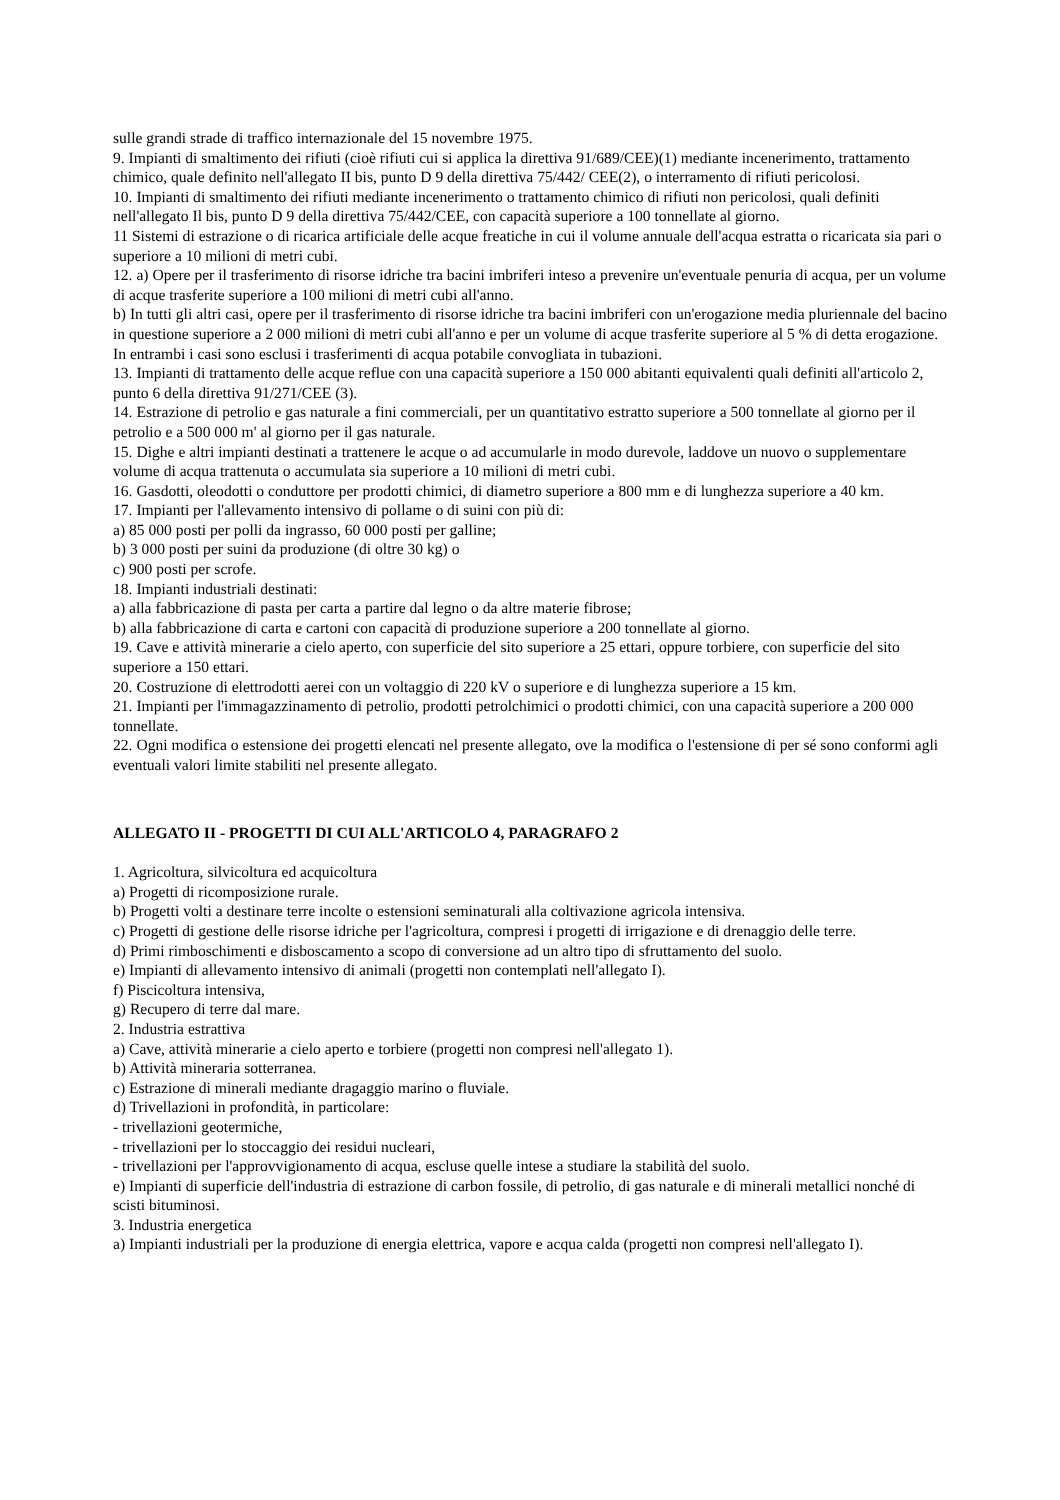sulle grandi strade di traffico internazionale del 15 novembre 1975.
9. Impianti di smaltimento dei rifiuti (cioè rifiuti cui si applica la direttiva 91/689/CEE)(1) mediante incenerimento, trattamento chimico, quale definito nell'allegato II bis, punto D 9 della direttiva 75/442/ CEE(2), o interramento di rifiuti pericolosi.
10. Impianti di smaltimento dei rifiuti mediante incenerimento o trattamento chimico di rifiuti non pericolosi, quali definiti nell'allegato Il bis, punto D 9 della direttiva 75/442/CEE, con capacità superiore a 100 tonnellate al giorno.
11 Sistemi di estrazione o di ricarica artificiale delle acque freatiche in cui il volume annuale dell'acqua estratta o ricaricata sia pari o superiore a 10 milioni di metri cubi.
12. a) Opere per il trasferimento di risorse idriche tra bacini imbriferi inteso a prevenire un'eventuale penuria di acqua, per un volume di acque trasferite superiore a 100 milioni di metri cubi all'anno.
b) In tutti gli altri casi, opere per il trasferimento di risorse idriche tra bacini imbriferi con un'erogazione media pluriennale del bacino in questione superiore a 2 000 milioni di metri cubi all'anno e per un volume di acque trasferite superiore al 5 % di detta erogazione.
In entrambi i casi sono esclusi i trasferimenti di acqua potabile convogliata in tubazioni.
13. Impianti di trattamento delle acque reflue con una capacità superiore a 150 000 abitanti equivalenti quali definiti all'articolo 2, punto 6 della direttiva 91/271/CEE (3).
14. Estrazione di petrolio e gas naturale a fini commerciali, per un quantitativo estratto superiore a 500 tonnellate al giorno per il petrolio e a 500 000 m' al giorno per il gas naturale.
15. Dighe e altri impianti destinati a trattenere le acque o ad accumularle in modo durevole, laddove un nuovo o supplementare volume di acqua trattenuta o accumulata sia superiore a 10 milioni di metri cubi.
16. Gasdotti, oleodotti o conduttore per prodotti chimici, di diametro superiore a 800 mm e di lunghezza superiore a 40 km.
17. Impianti per l'allevamento intensivo di pollame o di suini con più di:
a) 85 000 posti per polli da ingrasso, 60 000 posti per galline;
b) 3 000 posti per suini da produzione (di oltre 30 kg) o
c) 900 posti per scrofe.
18. Impianti industriali destinati:
a) alla fabbricazione di pasta per carta a partire dal legno o da altre materie fibrose;
b) alla fabbricazione di carta e cartoni con capacità di produzione superiore a 200 tonnellate al giorno.
19. Cave e attività minerarie a cielo aperto, con superficie del sito superiore a 25 ettari, oppure torbiere, con superficie del sito superiore a 150 ettari.
20. Costruzione di elettrodotti aerei con un voltaggio di 220 kV o superiore e di lunghezza superiore a 15 km.
21. Impianti per l'immagazzinamento di petrolio, prodotti petrolchimici o prodotti chimici, con una capacità superiore a 200 000 tonnellate.
22. Ogni modifica o estensione dei progetti elencati nel presente allegato, ove la modifica o l'estensione di per sé sono conformi agli eventuali valori limite stabiliti nel presente allegato.
ALLEGATO II - PROGETTI DI CUI ALL'ARTICOLO 4, PARAGRAFO 2
1. Agricoltura, silvicoltura ed acquicoltura
a) Progetti di ricomposizione rurale.
b) Progetti volti a destinare terre incolte o estensioni seminaturali alla coltivazione agricola intensiva.
c) Progetti di gestione delle risorse idriche per l'agricoltura, compresi i progetti di irrigazione e di drenaggio delle terre.
d) Primi rimboschimenti e disboscamento a scopo di conversione ad un altro tipo di sfruttamento del suolo.
e) Impianti di allevamento intensivo di animali (progetti non contemplati nell'allegato I).
f) Piscicoltura intensiva,
g) Recupero di terre dal mare.
2. Industria estrattiva
a) Cave, attività minerarie a cielo aperto e torbiere (progetti non compresi nell'allegato 1).
b) Attività mineraria sotterranea.
c) Estrazione di minerali mediante dragaggio marino o fluviale.
d) Trivellazioni in profondità, in particolare:
- trivellazioni geotermiche,
- trivellazioni per lo stoccaggio dei residui nucleari,
- trivellazioni per l'approvvigionamento di acqua, escluse quelle intese a studiare la stabilità del suolo.
e) Impianti di superficie dell'industria di estrazione di carbon fossile, di petrolio, di gas naturale e di minerali metallici nonché di scisti bituminosi.
3. Industria energetica
a) Impianti industriali per la produzione di energia elettrica, vapore e acqua calda (progetti non compresi nell'allegato I).